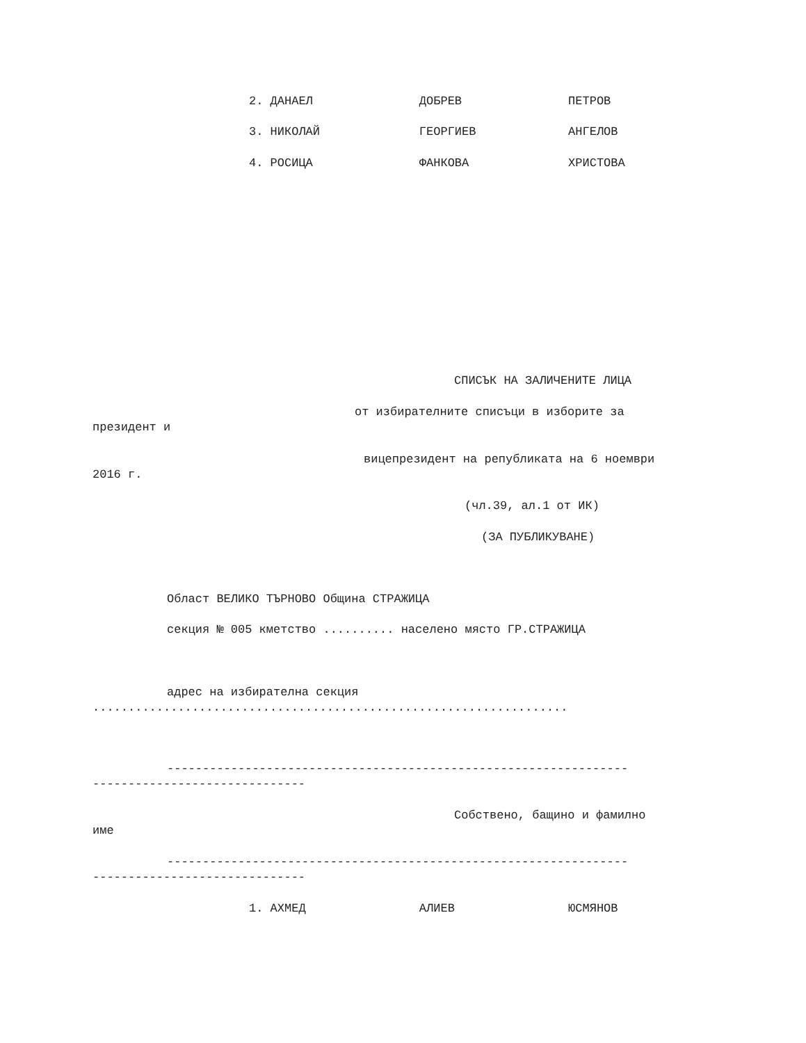2. ДАНАЕЛ ДОБРЕВ ПЕТРОВ
3. НИКОЛАЙ ГЕОРГИЕВ АНГЕЛОВ
4. РОСИЦА ФАНКОВА ХРИСТОВА
СПИСЪК НА ЗАЛИЧЕНИТЕ ЛИЦА
от избирателните списъци в изборите за
президент и
вицепрезидент на републиката на 6 ноември
2016 г.
(чл.39, ал.1 от ИК)
(ЗА ПУБЛИКУВАНЕ)
Област ВЕЛИКО ТЪРНОВО Община СТРАЖИЦА
секция № 005 кметство .......... населено място ГР.СТРАЖИЦА
адрес на избирателна секция
...................................................................
-----------------------------------------------------------------
------------------------------
Собствено, бащино и фамилно
име
-----------------------------------------------------------------
------------------------------
1. АХМЕД АЛИЕВ ЮСМЯНОВ